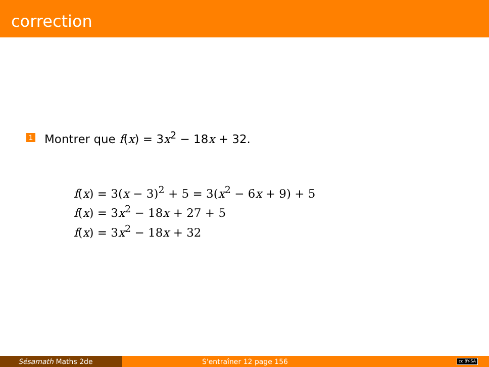correction
1 Montrer que f(x) = 3x<sup>2</sup> − 18x + 32.
f(x) = 3(x − 3)<sup>2</sup> + 5 = 3(x<sup>2</sup> − 6x + 9) + 5
f(x) = 3x<sup>2</sup> − 18x + 27 + 5
f(x) = 3x<sup>2</sup> − 18x + 32
Sésamath Maths 2de S'entraîner 12 page 156
cc BY-SA